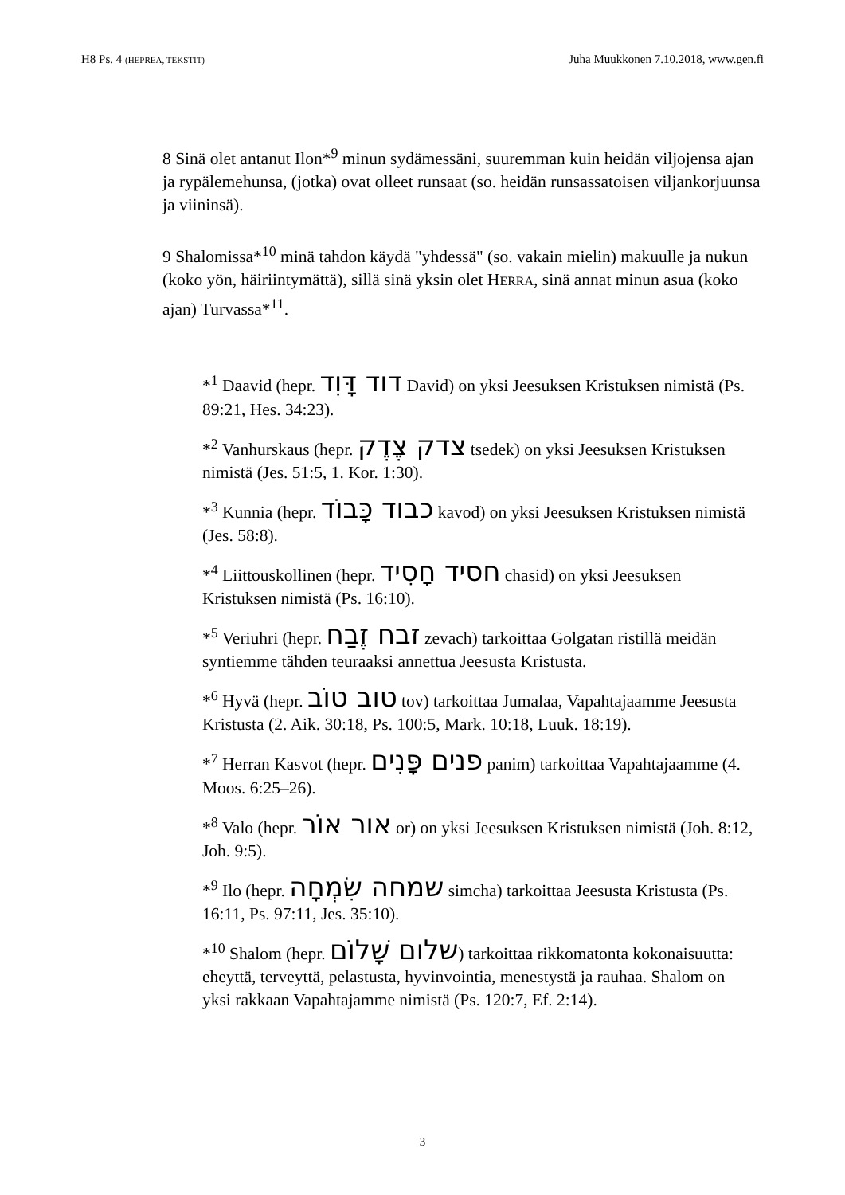H8 Ps. 4 (HEPREA, TEKSTIT) Juha Muukkonen 7.10.2018, www.gen.fi
8 Sinä olet antanut Ilon*<sup>9</sup> minun sydämessäni, suuremman kuin heidän viljojensa ajan ja rypälemehunsa, (jotka) ovat olleet runsaat (so. heidän runsassatoisen viljankorjuunsa ja viininsä).
9 Shalomissa*<sup>10</sup> minä tahdon käydä "yhdessä" (so. vakain mielin) makuulle ja nukun (koko yön, häiriintymättä), sillä sinä yksin olet HERRA, sinä annat minun asua (koko ajan) Turvassa*<sup>11</sup>.
*<sup>1</sup> Daavid (hepr. דוד דָּוִד David) on yksi Jeesuksen Kristuksen nimistä (Ps. 89:21, Hes. 34:23).
*<sup>2</sup> Vanhurskaus (hepr. צדק צֶדֶק tsedek) on yksi Jeesuksen Kristuksen nimistä (Jes. 51:5, 1. Kor. 1:30).
*<sup>3</sup> Kunnia (hepr. כבוד כָּבוֹד kavod) on yksi Jeesuksen Kristuksen nimistä (Jes. 58:8).
*<sup>4</sup> Liittouskollinen (hepr. חסיד חָסִיד chasid) on yksi Jeesuksen Kristuksen nimistä (Ps. 16:10).
*<sup>5</sup> Veriuhri (hepr. זבח זֶבַח zevach) tarkoittaa Golgatan ristillä meidän syntiemme tähden teuraaksi annettua Jeesusta Kristusta.
*<sup>6</sup> Hyvä (hepr. טוב טוֹב tov) tarkoittaa Jumalaa, Vapahtajaamme Jeesusta Kristusta (2. Aik. 30:18, Ps. 100:5, Mark. 10:18, Luuk. 18:19).
*<sup>7</sup> Herran Kasvot (hepr. פנים פָּנִים panim) tarkoittaa Vapahtajaamme (4. Moos. 6:25–26).
*<sup>8</sup> Valo (hepr. אור אוֹר or) on yksi Jeesuksen Kristuksen nimistä (Joh. 8:12, Joh. 9:5).
*<sup>9</sup> Ilo (hepr. שמחה שִׂמְחָה simcha) tarkoittaa Jeesusta Kristusta (Ps. 16:11, Ps. 97:11, Jes. 35:10).
*<sup>10</sup> Shalom (hepr. שלום שָׁלוֹם) tarkoittaa rikkomatonta kokonaisuutta: eheyttä, terveyttä, pelastusta, hyvinvointia, menestystä ja rauhaa. Shalom on yksi rakkaan Vapahtajamme nimistä (Ps. 120:7, Ef. 2:14).
3